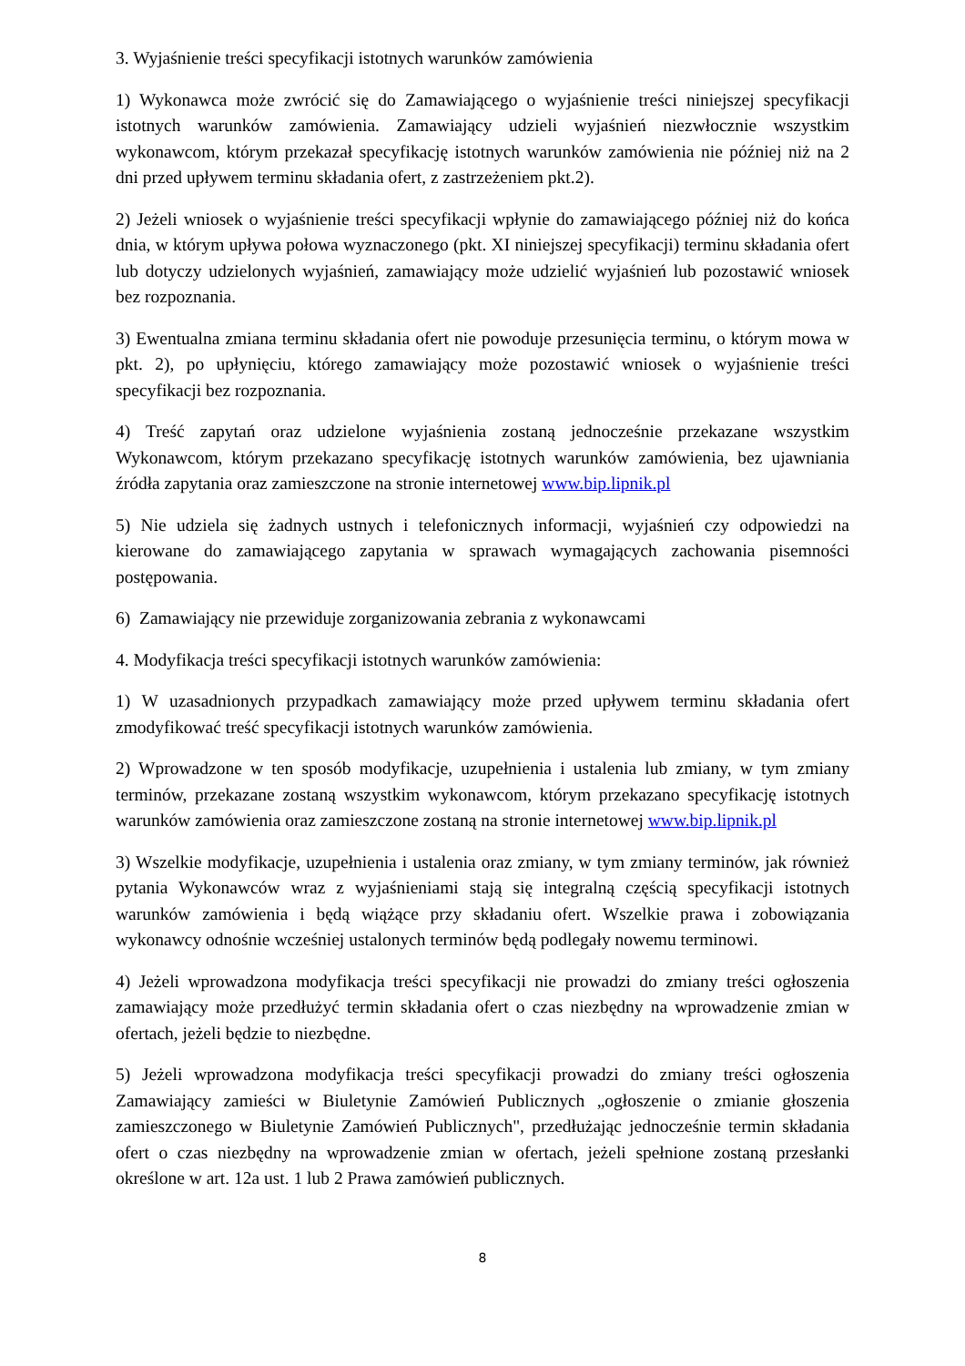3. Wyjaśnienie treści specyfikacji istotnych warunków zamówienia
1) Wykonawca może zwrócić się do Zamawiającego o wyjaśnienie treści niniejszej specyfikacji istotnych warunków zamówienia. Zamawiający udzieli wyjaśnień niezwłocznie wszystkim wykonawcom, którym przekazał specyfikację istotnych warunków zamówienia nie później niż na 2 dni przed upływem terminu składania ofert, z zastrzeżeniem pkt.2).
2) Jeżeli wniosek o wyjaśnienie treści specyfikacji wpłynie do zamawiającego później niż do końca dnia, w którym upływa połowa wyznaczonego (pkt. XI niniejszej specyfikacji) terminu składania ofert lub dotyczy udzielonych wyjaśnień, zamawiający może udzielić wyjaśnień lub pozostawić wniosek bez rozpoznania.
3) Ewentualna zmiana terminu składania ofert nie powoduje przesunięcia terminu, o którym mowa w pkt. 2), po upłynięciu, którego zamawiający może pozostawić wniosek o wyjaśnienie treści specyfikacji bez rozpoznania.
4) Treść zapytań oraz udzielone wyjaśnienia zostaną jednocześnie przekazane wszystkim Wykonawcom, którym przekazano specyfikację istotnych warunków zamówienia, bez ujawniania źródła zapytania oraz zamieszczone na stronie internetowej www.bip.lipnik.pl
5) Nie udziela się żadnych ustnych i telefonicznych informacji, wyjaśnień czy odpowiedzi na kierowane do zamawiającego zapytania w sprawach wymagających zachowania pisemności postępowania.
6) Zamawiający nie przewiduje zorganizowania zebrania z wykonawcami
4. Modyfikacja treści specyfikacji istotnych warunków zamówienia:
1) W uzasadnionych przypadkach zamawiający może przed upływem terminu składania ofert zmodyfikować treść specyfikacji istotnych warunków zamówienia.
2) Wprowadzone w ten sposób modyfikacje, uzupełnienia i ustalenia lub zmiany, w tym zmiany terminów, przekazane zostaną wszystkim wykonawcom, którym przekazano specyfikację istotnych warunków zamówienia oraz zamieszczone zostaną na stronie internetowej www.bip.lipnik.pl
3) Wszelkie modyfikacje, uzupełnienia i ustalenia oraz zmiany, w tym zmiany terminów, jak również pytania Wykonawców wraz z wyjaśnieniami stają się integralną częścią specyfikacji istotnych warunków zamówienia i będą wiążące przy składaniu ofert. Wszelkie prawa i zobowiązania wykonawcy odnośnie wcześniej ustalonych terminów będą podlegały nowemu terminowi.
4) Jeżeli wprowadzona modyfikacja treści specyfikacji nie prowadzi do zmiany treści ogłoszenia zamawiający może przedłużyć termin składania ofert o czas niezbędny na wprowadzenie zmian w ofertach, jeżeli będzie to niezbędne.
5) Jeżeli wprowadzona modyfikacja treści specyfikacji prowadzi do zmiany treści ogłoszenia Zamawiający zamieści w Biuletynie Zamówień Publicznych „ogłoszenie o zmianie głoszenia zamieszczonego w Biuletynie Zamówień Publicznych", przedłużając jednocześnie termin składania ofert o czas niezbędny na wprowadzenie zmian w ofertach, jeżeli spełnione zostaną przesłanki określone w art. 12a ust. 1 lub 2 Prawa zamówień publicznych.
8